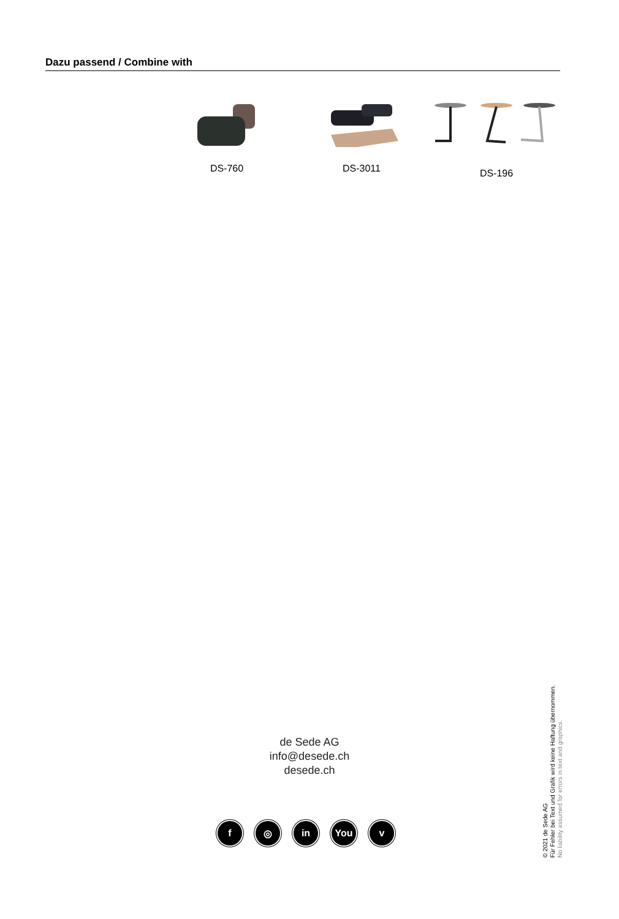Dazu passend / Combine with
DS-760 DS-3011
DS-196
de Sede AG
info@desede.ch
desede.ch
f ◎ in You v
© 2021 de Sede AG
Für Fehler bei Text und Grafik wird keine Haftung übernommen.
No liability assumed for errors in text and graphics.